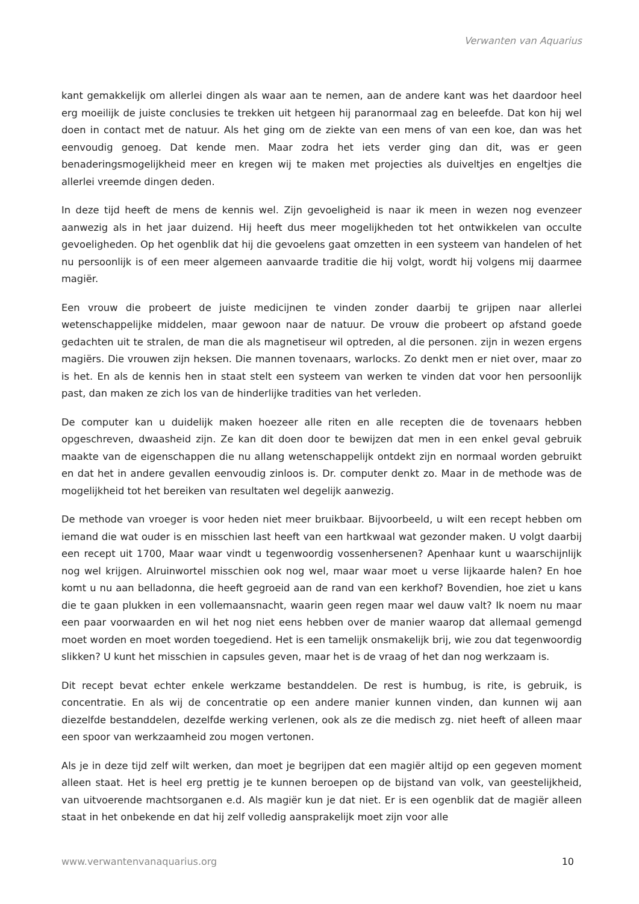Verwanten van Aquarius
kant gemakkelijk om allerlei dingen als waar aan te nemen, aan de andere kant was het daardoor heel erg moeilijk de juiste conclusies te trekken uit hetgeen hij paranormaal zag en beleefde. Dat kon hij wel doen in contact met de natuur. Als het ging om de ziekte van een mens of van een koe, dan was het eenvoudig genoeg. Dat kende men. Maar zodra het iets verder ging dan dit, was er geen benaderingsmogelijkheid meer en kregen wij te maken met projecties als duiveltjes en engeltjes die allerlei vreemde dingen deden.
In deze tijd heeft de mens de kennis wel. Zijn gevoeligheid is naar ik meen in wezen nog evenzeer aanwezig als in het jaar duizend. Hij heeft dus meer mogelijkheden tot het ontwikkelen van occulte gevoeligheden. Op het ogenblik dat hij die gevoelens gaat omzetten in een systeem van handelen of het nu persoonlijk is of een meer algemeen aanvaarde traditie die hij volgt, wordt hij volgens mij daarmee magiër.
Een vrouw die probeert de juiste medicijnen te vinden zonder daarbij te grijpen naar allerlei wetenschappelijke middelen, maar gewoon naar de natuur. De vrouw die probeert op afstand goede gedachten uit te stralen, de man die als magnetiseur wil optreden, al die personen. zijn in wezen ergens magiërs. Die vrouwen zijn heksen. Die mannen tovenaars, warlocks. Zo denkt men er niet over, maar zo is het. En als de kennis hen in staat stelt een systeem van werken te vinden dat voor hen persoonlijk past, dan maken ze zich los van de hinderlijke tradities van het verleden.
De computer kan u duidelijk maken hoezeer alle riten en alle recepten die de tovenaars hebben opgeschreven, dwaasheid zijn. Ze kan dit doen door te bewijzen dat men in een enkel geval gebruik maakte van de eigenschappen die nu allang wetenschappelijk ontdekt zijn en normaal worden gebruikt en dat het in andere gevallen eenvoudig zinloos is. Dr. computer denkt zo. Maar in de methode was de mogelijkheid tot het bereiken van resultaten wel degelijk aanwezig.
De methode van vroeger is voor heden niet meer bruikbaar. Bijvoorbeeld, u wilt een recept hebben om iemand die wat ouder is en misschien last heeft van een hartkwaal wat gezonder maken. U volgt daarbij een recept uit 1700, Maar waar vindt u tegenwoordig vossenhersenen? Apenhaar kunt u waarschijnlijk nog wel krijgen. Alruinwortel misschien ook nog wel, maar waar moet u verse lijkaarde halen? En hoe komt u nu aan belladonna, die heeft gegroeid aan de rand van een kerkhof? Bovendien, hoe ziet u kans die te gaan plukken in een vollemaansnacht, waarin geen regen maar wel dauw valt? Ik noem nu maar een paar voorwaarden en wil het nog niet eens hebben over de manier waarop dat allemaal gemengd moet worden en moet worden toegediend. Het is een tamelijk onsmakelijk brij, wie zou dat tegenwoordig slikken? U kunt het misschien in capsules geven, maar het is de vraag of het dan nog werkzaam is.
Dit recept bevat echter enkele werkzame bestanddelen. De rest is humbug, is rite, is gebruik, is concentratie. En als wij de concentratie op een andere manier kunnen vinden, dan kunnen wij aan diezelfde bestanddelen, dezelfde werking verlenen, ook als ze die medisch zg. niet heeft of alleen maar een spoor van werkzaamheid zou mogen vertonen.
Als je in deze tijd zelf wilt werken, dan moet je begrijpen dat een magiër altijd op een gegeven moment alleen staat. Het is heel erg prettig je te kunnen beroepen op de bijstand van volk, van geestelijkheid, van uitvoerende machtsorganen e.d. Als magiër kun je dat niet. Er is een ogenblik dat de magiër alleen staat in het onbekende en dat hij zelf volledig aansprakelijk moet zijn voor alle
www.verwantenvanaquarius.org 10